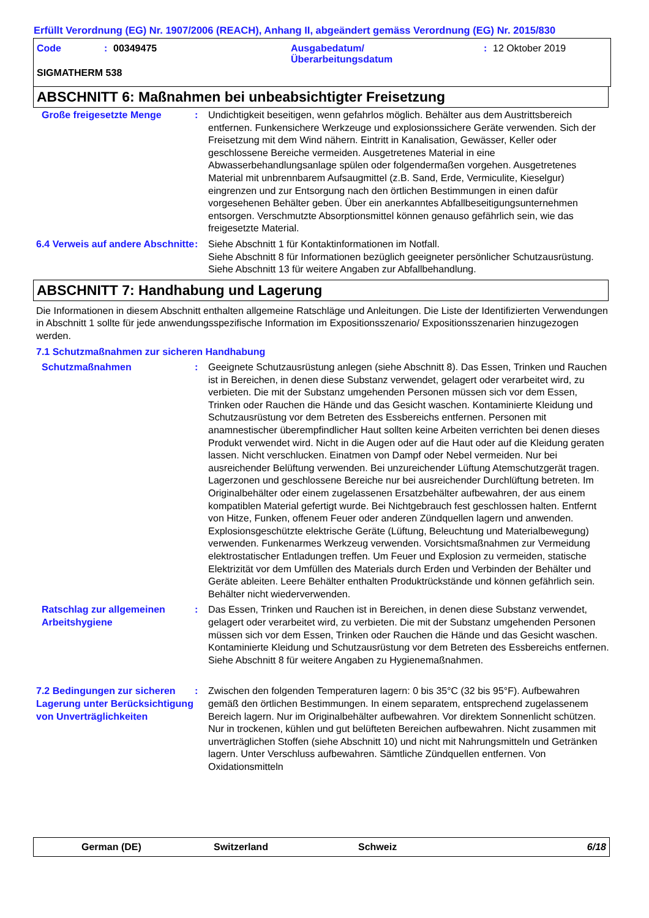Erfüllt Verordnung (EG) Nr. 1907/2006 (REACH), Anhang II, abgeändert gemäss Verordnung (EG) Nr. 2015/830
Code: 00349475 Ausgabedatum/
Überarbeitungsdatum: 12 Oktober 2019
SIGMATHERM 538
ABSCHNITT 6: Maßnahmen bei unbeabsichtigter Freisetzung
Große freigesetzte Menge : Undichtigkeit beseitigen, wenn gefahrlos möglich. Behälter aus dem Austrittsbereich entfernen. Funkensichere Werkzeuge und explosionssichere Geräte verwenden. Sich der Freisetzung mit dem Wind nähern. Eintritt in Kanalisation, Gewässer, Keller oder geschlossene Bereiche vermeiden. Ausgetretenes Material in eine Abwasserbehandlungsanlage spülen oder folgendermaßen vorgehen. Ausgetretenes Material mit unbrennbarem Aufsaugmittel (z.B. Sand, Erde, Vermiculite, Kieselgur) eingrenzen und zur Entsorgung nach den örtlichen Bestimmungen in einen dafür vorgesehenen Behälter geben. Über ein anerkanntes Abfallbeseitigungsunternehmen entsorgen. Verschmutzte Absorptionsmittel können genauso gefährlich sein, wie das freigesetzte Material.
6.4 Verweis auf andere Abschnitte
: Siehe Abschnitt 1 für Kontaktinformationen im Notfall.
Siehe Abschnitt 8 für Informationen bezüglich geeigneter persönlicher Schutzausrüstung.
Siehe Abschnitt 13 für weitere Angaben zur Abfallbehandlung.
ABSCHNITT 7: Handhabung und Lagerung
Die Informationen in diesem Abschnitt enthalten allgemeine Ratschläge und Anleitungen. Die Liste der Identifizierten Verwendungen in Abschnitt 1 sollte für jede anwendungsspezifische Information im Expositionsszenario/ Expositionsszenarien hinzugezogen werden.
7.1 Schutzmaßnahmen zur sicheren Handhabung
Schutzmaßnahmen : Geeignete Schutzausrüstung anlegen (siehe Abschnitt 8). Das Essen, Trinken und Rauchen ist in Bereichen, in denen diese Substanz verwendet, gelagert oder verarbeitet wird, zu verbieten. Die mit der Substanz umgehenden Personen müssen sich vor dem Essen, Trinken oder Rauchen die Hände und das Gesicht waschen. Kontaminierte Kleidung und Schutzausrüstung vor dem Betreten des Essbereichs entfernen. Personen mit anamnestischer überempfindlicher Haut sollten keine Arbeiten verrichten bei denen dieses Produkt verwendet wird. Nicht in die Augen oder auf die Haut oder auf die Kleidung geraten lassen. Nicht verschlucken. Einatmen von Dampf oder Nebel vermeiden. Nur bei ausreichender Belüftung verwenden. Bei unzureichender Lüftung Atemschutzgerät tragen. Lagerzonen und geschlossene Bereiche nur bei ausreichender Durchlüftung betreten. Im Originalbehälter oder einem zugelassenen Ersatzbehälter aufbewahren, der aus einem kompatiblen Material gefertigt wurde. Bei Nichtgebrauch fest geschlossen halten. Entfernt von Hitze, Funken, offenem Feuer oder anderen Zündquellen lagern und anwenden. Explosionsgeschützte elektrische Geräte (Lüftung, Beleuchtung und Materialbewegung) verwenden. Funkenarmes Werkzeug verwenden. Vorsichtsmaßnahmen zur Vermeidung elektrostatischer Entladungen treffen. Um Feuer und Explosion zu vermeiden, statische Elektrizität vor dem Umfüllen des Materials durch Erden und Verbinden der Behälter und Geräte ableiten. Leere Behälter enthalten Produktrückstände und können gefährlich sein. Behälter nicht wiederverwenden.
Ratschlag zur allgemeinen Arbeitshygiene
: Das Essen, Trinken und Rauchen ist in Bereichen, in denen diese Substanz verwendet, gelagert oder verarbeitet wird, zu verbieten. Die mit der Substanz umgehenden Personen müssen sich vor dem Essen, Trinken oder Rauchen die Hände und das Gesicht waschen. Kontaminierte Kleidung und Schutzausrüstung vor dem Betreten des Essbereichs entfernen. Siehe Abschnitt 8 für weitere Angaben zu Hygienemaßnahmen.
7.2 Bedingungen zur sicheren Lagerung unter Berücksichtigung von Unverträglichkeiten
: Zwischen den folgenden Temperaturen lagern: 0 bis 35°C (32 bis 95°F). Aufbewahren gemäß den örtlichen Bestimmungen. In einem separatem, entsprechend zugelassenem Bereich lagern. Nur im Originalbehälter aufbewahren. Vor direktem Sonnenlicht schützen. Nur in trockenen, kühlen und gut belüfteten Bereichen aufbewahren. Nicht zusammen mit unverträglichen Stoffen (siehe Abschnitt 10) und nicht mit Nahrungsmitteln und Getränken lagern. Unter Verschluss aufbewahren. Sämtliche Zündquellen entfernen. Von Oxidationsmitteln
German (DE) Switzerland Schweiz 6/18